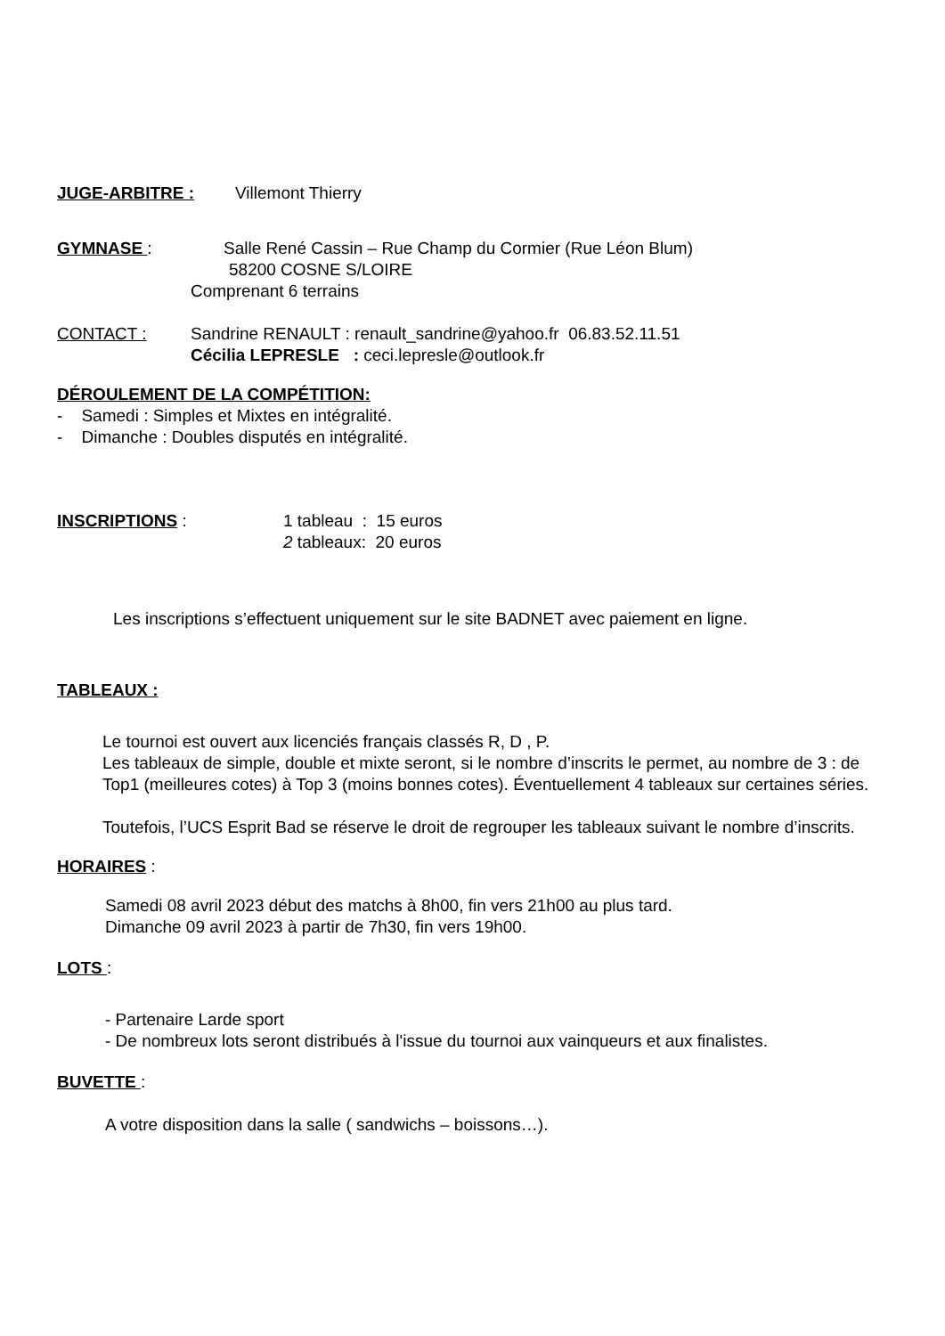JUGE-ARBITRE : Villemont Thierry
GYMNASE : Salle René Cassin – Rue Champ du Cormier (Rue Léon Blum)
58200 COSNE S/LOIRE
Comprenant 6 terrains
CONTACT : Sandrine RENAULT : renault_sandrine@yahoo.fr 06.83.52.11.51
Cécilia LEPRESLE : ceci.lepresle@outlook.fr
DÉROULEMENT DE LA COMPÉTITION:
- Samedi : Simples et Mixtes en intégralité.
- Dimanche : Doubles disputés en intégralité.
INSCRIPTIONS : 1 tableau : 15 euros
2 tableaux: 20 euros
Les inscriptions s’effectuent uniquement sur le site BADNET avec paiement en ligne.
TABLEAUX :
Le tournoi est ouvert aux licenciés français classés R, D , P.
Les tableaux de simple, double et mixte seront, si le nombre d’inscrits le permet, au nombre de 3 : de Top1 (meilleures cotes) à Top 3 (moins bonnes cotes). Éventuellement 4 tableaux sur certaines séries.
Toutefois, l’UCS Esprit Bad se réserve le droit de regrouper les tableaux suivant le nombre d’inscrits.
HORAIRES :
Samedi 08 avril 2023 début des matchs à 8h00, fin vers 21h00 au plus tard.
Dimanche 09 avril 2023 à partir de 7h30, fin vers 19h00.
LOTS :
- Partenaire Larde sport
- De nombreux lots seront distribués à l'issue du tournoi aux vainqueurs et aux finalistes.
BUVETTE :
A votre disposition dans la salle ( sandwichs – boissons…).